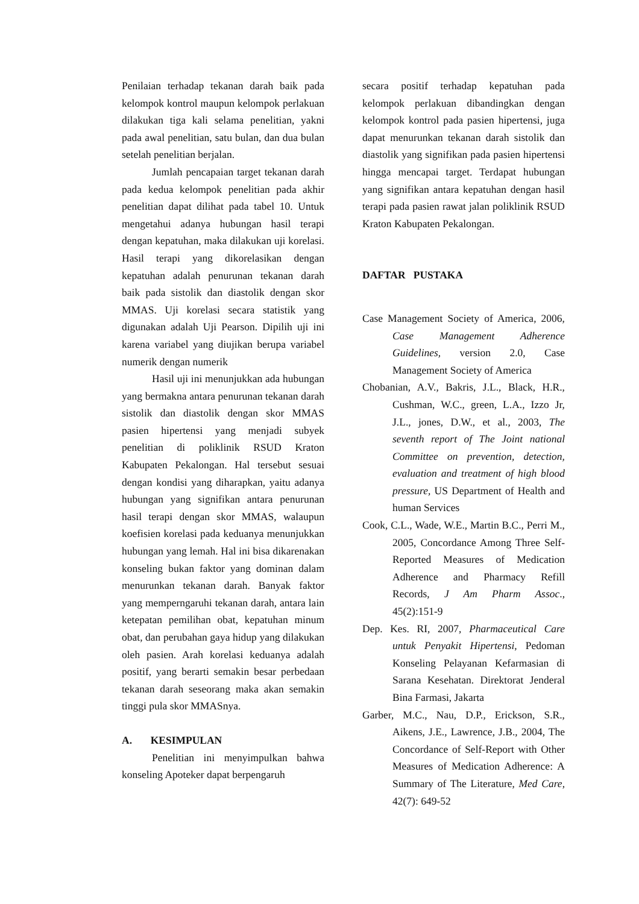Penilaian terhadap tekanan darah baik pada kelompok kontrol maupun kelompok perlakuan dilakukan tiga kali selama penelitian, yakni pada awal penelitian, satu bulan, dan dua bulan setelah penelitian berjalan.
Jumlah pencapaian target tekanan darah pada kedua kelompok penelitian pada akhir penelitian dapat dilihat pada tabel 10. Untuk mengetahui adanya hubungan hasil terapi dengan kepatuhan, maka dilakukan uji korelasi. Hasil terapi yang dikorelasikan dengan kepatuhan adalah penurunan tekanan darah baik pada sistolik dan diastolik dengan skor MMAS. Uji korelasi secara statistik yang digunakan adalah Uji Pearson. Dipilih uji ini karena variabel yang diujikan berupa variabel numerik dengan numerik
Hasil uji ini menunjukkan ada hubungan yang bermakna antara penurunan tekanan darah sistolik dan diastolik dengan skor MMAS pasien hipertensi yang menjadi subyek penelitian di poliklinik RSUD Kraton Kabupaten Pekalongan. Hal tersebut sesuai dengan kondisi yang diharapkan, yaitu adanya hubungan yang signifikan antara penurunan hasil terapi dengan skor MMAS, walaupun koefisien korelasi pada keduanya menunjukkan hubungan yang lemah. Hal ini bisa dikarenakan konseling bukan faktor yang dominan dalam menurunkan tekanan darah. Banyak faktor yang memperngaruhi tekanan darah, antara lain ketepatan pemilihan obat, kepatuhan minum obat, dan perubahan gaya hidup yang dilakukan oleh pasien. Arah korelasi keduanya adalah positif, yang berarti semakin besar perbedaan tekanan darah seseorang maka akan semakin tinggi pula skor MMASnya.
A. KESIMPULAN
Penelitian ini menyimpulkan bahwa konseling Apoteker dapat berpengaruh
secara positif terhadap kepatuhan pada kelompok perlakuan dibandingkan dengan kelompok kontrol pada pasien hipertensi, juga dapat menurunkan tekanan darah sistolik dan diastolik yang signifikan pada pasien hipertensi hingga mencapai target. Terdapat hubungan yang signifikan antara kepatuhan dengan hasil terapi pada pasien rawat jalan poliklinik RSUD Kraton Kabupaten Pekalongan.
DAFTAR PUSTAKA
Case Management Society of America, 2006, Case Management Adherence Guidelines, version 2.0, Case Management Society of America
Chobanian, A.V., Bakris, J.L., Black, H.R., Cushman, W.C., green, L.A., Izzo Jr, J.L., jones, D.W., et al., 2003, The seventh report of The Joint national Committee on prevention, detection, evaluation and treatment of high blood pressure, US Department of Health and human Services
Cook, C.L., Wade, W.E., Martin B.C., Perri M., 2005, Concordance Among Three Self-Reported Measures of Medication Adherence and Pharmacy Refill Records, J Am Pharm Assoc., 45(2):151-9
Dep. Kes. RI, 2007, Pharmaceutical Care untuk Penyakit Hipertensi, Pedoman Konseling Pelayanan Kefarmasian di Sarana Kesehatan. Direktorat Jenderal Bina Farmasi, Jakarta
Garber, M.C., Nau, D.P., Erickson, S.R., Aikens, J.E., Lawrence, J.B., 2004, The Concordance of Self-Report with Other Measures of Medication Adherence: A Summary of The Literature, Med Care, 42(7): 649-52